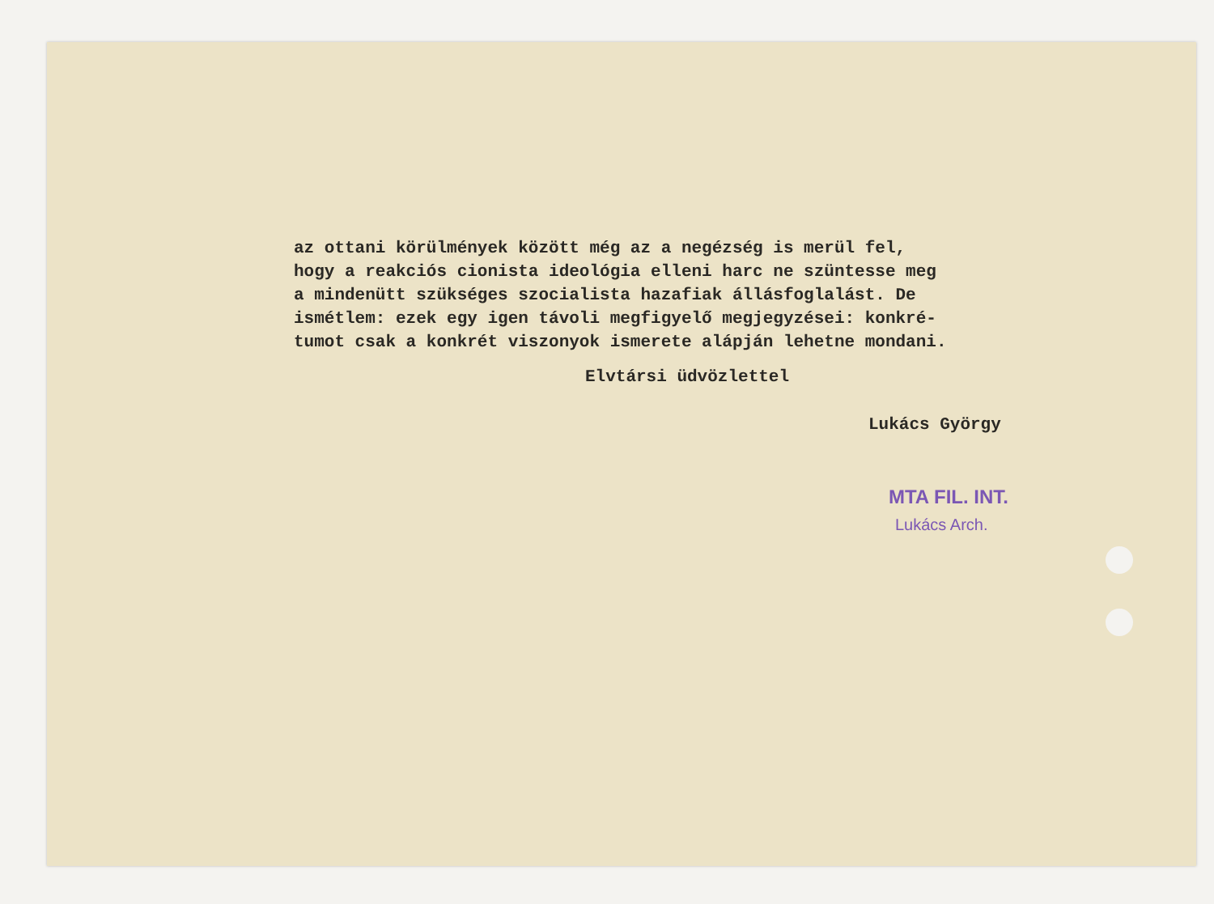az ottani körülmények között még az a negézség is merül fel,
hogy a reakciós cionista ideológia elleni harc ne szüntesse meg
a mindenütt szükséges szocialista hazafiak állásfoglalást. De
ismétlem: ezek egy igen távoli megfigyelő megjegyzései: konkré-
tumot csak a konkrét viszonyok ismerete alápján lehetne mondani.
Elvtársi üdvözlettel
Lukács György
MTA FIL. INT.
Lukács Arch.